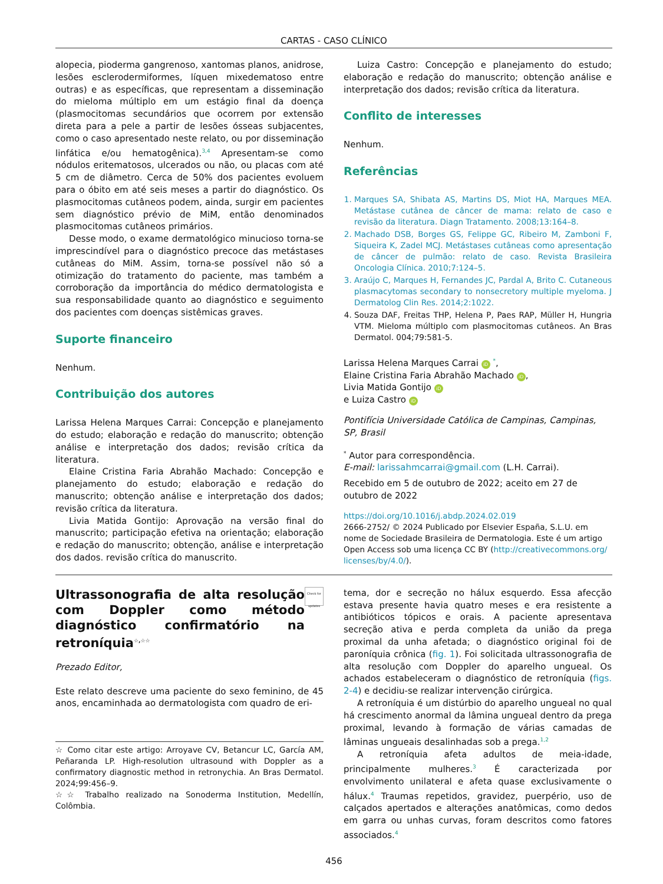CARTAS - CASO CLÍNICO
alopecia, pioderma gangrenoso, xantomas planos, anidrose, lesões esclerodermiformes, líquen mixedematoso entre outras) e as específicas, que representam a disseminação do mieloma múltiplo em um estágio final da doença (plasmocitomas secundários que ocorrem por extensão direta para a pele a partir de lesões ósseas subjacentes, como o caso apresentado neste relato, ou por disseminação linfática e/ou hematogênica).<sup>3,4</sup> Apresentam-se como nódulos eritematosos, ulcerados ou não, ou placas com até 5 cm de diâmetro. Cerca de 50% dos pacientes evoluem para o óbito em até seis meses a partir do diagnóstico. Os plasmocitomas cutâneos podem, ainda, surgir em pacientes sem diagnóstico prévio de MiM, então denominados plasmocitomas cutâneos primários.
Desse modo, o exame dermatológico minucioso torna-se imprescindível para o diagnóstico precoce das metástases cutâneas do MiM. Assim, torna-se possível não só a otimização do tratamento do paciente, mas também a corroboração da importância do médico dermatologista e sua responsabilidade quanto ao diagnóstico e seguimento dos pacientes com doenças sistêmicas graves.
Suporte financeiro
Nenhum.
Contribuição dos autores
Larissa Helena Marques Carrai: Concepção e planejamento do estudo; elaboração e redação do manuscrito; obtenção análise e interpretação dos dados; revisão crítica da literatura.
Elaine Cristina Faria Abrahão Machado: Concepção e planejamento do estudo; elaboração e redação do manuscrito; obtenção análise e interpretação dos dados; revisão crítica da literatura.
Livia Matida Gontijo: Aprovação na versão final do manuscrito; participação efetiva na orientação; elaboração e redação do manuscrito; obtenção, análise e interpretação dos dados. revisão crítica do manuscrito.
Luiza Castro: Concepção e planejamento do estudo; elaboração e redação do manuscrito; obtenção análise e interpretação dos dados; revisão crítica da literatura.
Conflito de interesses
Nenhum.
Referências
1. Marques SA, Shibata AS, Martins DS, Miot HA, Marques MEA. Metástase cutânea de câncer de mama: relato de caso e revisão da literatura. Diagn Tratamento. 2008;13:164–8.
2. Machado DSB, Borges GS, Felippe GC, Ribeiro M, Zamboni F, Siqueira K, Zadel MCJ. Metástases cutâneas como apresentação de câncer de pulmão: relato de caso. Revista Brasileira Oncologia Clínica. 2010;7:124–5.
3. Araújo C, Marques H, Fernandes JC, Pardal A, Brito C. Cutaneous plasmacytomas secondary to nonsecretory multiple myeloma. J Dermatolog Clin Res. 2014;2:1022.
4. Souza DAF, Freitas THP, Helena P, Paes RAP, Müller H, Hungria VTM. Mieloma múltiplo com plasmocitomas cutâneos. An Bras Dermatol. 004;79:581-5.
Larissa Helena Marques Carrai iD <sup>*</sup>,
Elaine Cristina Faria Abrahão Machado iD,
Livia Matida Gontijo iD
e Luiza Castro iD
Pontifícia Universidade Católica de Campinas, Campinas, SP, Brasil
<sup>*</sup> Autor para correspondência.
E-mail: larissahmcarrai@gmail.com (L.H. Carrai).
Recebido em 5 de outubro de 2022; aceito em 27 de outubro de 2022
https://doi.org/10.1016/j.abdp.2024.02.019
2666-2752/ © 2024 Publicado por Elsevier España, S.L.U. em nome de Sociedade Brasileira de Dermatologia. Este é um artigo Open Access sob uma licença CC BY (http://creativecommons.org/ licenses/by/4.0/).
Ultrassonografia de alta resolução com Doppler como método diagnóstico confirmatório na retroníquia<sup>☆,☆☆</sup>
Check for updates
Prezado Editor,
Este relato descreve uma paciente do sexo feminino, de 45 anos, encaminhada ao dermatologista com quadro de eri-
☆ Como citar este artigo: Arroyave CV, Betancur LC, García AM, Peñaranda LP. High-resolution ultrasound with Doppler as a confirmatory diagnostic method in retronychia. An Bras Dermatol. 2024;99:456–9.
☆☆ Trabalho realizado na Sonoderma Institution, Medellín, Colômbia.
tema, dor e secreção no hálux esquerdo. Essa afecção estava presente havia quatro meses e era resistente a antibióticos tópicos e orais. A paciente apresentava secreção ativa e perda completa da união da prega proximal da unha afetada; o diagnóstico original foi de paroníquia crônica (fig. 1). Foi solicitada ultrassonografia de alta resolução com Doppler do aparelho ungueal. Os achados estabeleceram o diagnóstico de retroníquia (figs. 2-4) e decidiu-se realizar intervenção cirúrgica.
A retroníquia é um distúrbio do aparelho ungueal no qual há crescimento anormal da lâmina ungueal dentro da prega proximal, levando à formação de várias camadas de lâminas ungueais desalinhadas sob a prega.<sup>1,2</sup>
A retroníquia afeta adultos de meia-idade, principalmente mulheres.<sup>3</sup> É caracterizada por envolvimento unilateral e afeta quase exclusivamente o hálux.<sup>4</sup> Traumas repetidos, gravidez, puerpério, uso de calçados apertados e alterações anatômicas, como dedos em garra ou unhas curvas, foram descritos como fatores associados.<sup>4</sup>
456